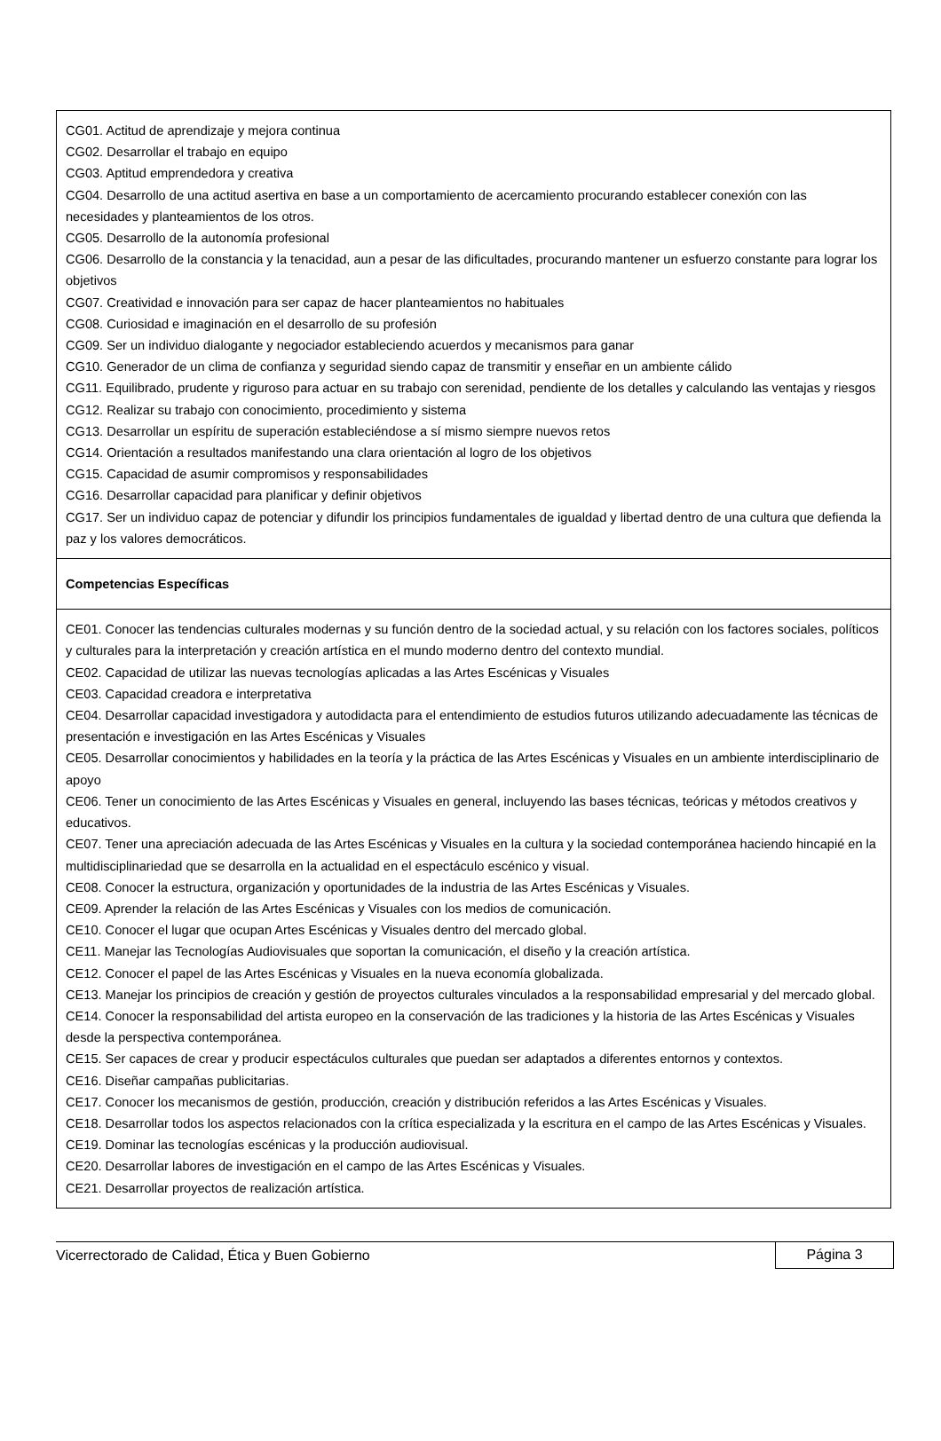| CG01. Actitud de aprendizaje y mejora continua CG02. Desarrollar el trabajo en equipo CG03. Aptitud emprendedora y creativa CG04. Desarrollo de una actitud asertiva en base a un comportamiento de acercamiento procurando establecer conexión con las necesidades y planteamientos de los otros. CG05. Desarrollo de la autonomía profesional CG06. Desarrollo de la constancia y la tenacidad, aun a pesar de las dificultades, procurando mantener un esfuerzo constante para lograr los objetivos CG07. Creatividad e innovación para ser capaz de hacer planteamientos no habituales CG08. Curiosidad e imaginación en el desarrollo de su profesión CG09. Ser un individuo dialogante y negociador estableciendo acuerdos y mecanismos para ganar CG10. Generador de un clima de confianza y seguridad siendo capaz de transmitir y enseñar en un ambiente cálido CG11. Equilibrado, prudente y riguroso para actuar en su trabajo con serenidad, pendiente de los detalles y calculando las ventajas y riesgos CG12. Realizar su trabajo con conocimiento, procedimiento y sistema CG13. Desarrollar un espíritu de superación estableciéndose a sí mismo siempre nuevos retos CG14. Orientación a resultados manifestando una clara orientación al logro de los objetivos CG15. Capacidad de asumir compromisos y responsabilidades CG16. Desarrollar capacidad para planificar y definir objetivos CG17. Ser un individuo capaz de potenciar y difundir los principios fundamentales de igualdad y libertad dentro de una cultura que defienda la paz y los valores democráticos. |
| Competencias Específicas |
| CE01. Conocer las tendencias culturales modernas y su función dentro de la sociedad actual, y su relación con los factores sociales, políticos y culturales para la interpretación y creación artística en el mundo moderno dentro del contexto mundial. CE02. Capacidad de utilizar las nuevas tecnologías aplicadas a las Artes Escénicas y Visuales CE03. Capacidad creadora e interpretativa CE04. Desarrollar capacidad investigadora y autodidacta para el entendimiento de estudios futuros utilizando adecuadamente las técnicas de presentación e investigación en las Artes Escénicas y Visuales CE05. Desarrollar conocimientos y habilidades en la teoría y la práctica de las Artes Escénicas y Visuales en un ambiente interdisciplinario de apoyo CE06. Tener un conocimiento de las Artes Escénicas y Visuales en general, incluyendo las bases técnicas, teóricas y métodos creativos y educativos. CE07. Tener una apreciación adecuada de las Artes Escénicas y Visuales en la cultura y la sociedad contemporánea haciendo hincapié en la multidisciplinariedad que se desarrolla en la actualidad en el espectáculo escénico y visual. CE08. Conocer la estructura, organización y oportunidades de la industria de las Artes Escénicas y Visuales. CE09. Aprender la relación de las Artes Escénicas y Visuales con los medios de comunicación. CE10. Conocer el lugar que ocupan Artes Escénicas y Visuales dentro del mercado global. CE11. Manejar las Tecnologías Audiovisuales que soportan la comunicación, el diseño y la creación artística. CE12. Conocer el papel de las Artes Escénicas y Visuales en la nueva economía globalizada. CE13. Manejar los principios de creación y gestión de proyectos culturales vinculados a la responsabilidad empresarial y del mercado global. CE14. Conocer la responsabilidad del artista europeo en la conservación de las tradiciones y la historia de las Artes Escénicas y Visuales desde la perspectiva contemporánea. CE15. Ser capaces de crear y producir espectáculos culturales que puedan ser adaptados a diferentes entornos y contextos. CE16. Diseñar campañas publicitarias. CE17. Conocer los mecanismos de gestión, producción, creación y distribución referidos a las Artes Escénicas y Visuales. CE18. Desarrollar todos los aspectos relacionados con la crítica especializada y la escritura en el campo de las Artes Escénicas y Visuales. CE19. Dominar las tecnologías escénicas y la producción audiovisual. CE20. Desarrollar labores de investigación en el campo de las Artes Escénicas y Visuales. CE21. Desarrollar proyectos de realización artística. |
Vicerrectorado de Calidad, Ética y Buen Gobierno Página 3